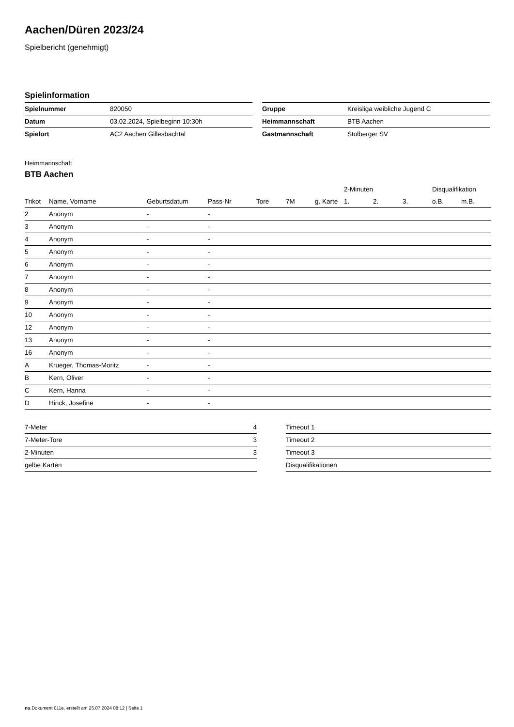Aachen/Düren 2023/24
Spielbericht (genehmigt)
Spielinformation
| Spielnummer | 820050 |
| Datum | 03.02.2024, Spielbeginn 10:30h |
| Spielort | AC2 Aachen Gillesbachtal |
| Gruppe | Kreisliga weibliche Jugend C |
| Heimmannschaft | BTB Aachen |
| Gastmannschaft | Stolberger SV |
Heimmannschaft
BTB Aachen
| | | | | | | | 2-Minuten | | | Disqualifikation | |
| --- | --- | --- | --- | --- | --- | --- | --- | --- | --- | --- | --- |
| Trikot | Name, Vorname | Geburtsdatum | Pass-Nr | Tore | 7M | g. Karte | 1. | 2. | 3. | o.B. | m.B. |
| 2 | Anonym | - | - | | | | | | | | |
| 3 | Anonym | - | - | | | | | | | | |
| 4 | Anonym | - | - | | | | | | | | |
| 5 | Anonym | - | - | | | | | | | | |
| 6 | Anonym | - | - | | | | | | | | |
| 7 | Anonym | - | - | | | | | | | | |
| 8 | Anonym | - | - | | | | | | | | |
| 9 | Anonym | - | - | | | | | | | | |
| 10 | Anonym | - | - | | | | | | | | |
| 12 | Anonym | - | - | | | | | | | | |
| 13 | Anonym | - | - | | | | | | | | |
| 16 | Anonym | - | - | | | | | | | | |
| A | Krueger, Thomas-Moritz | - | - | | | | | | | | |
| B | Kern, Oliver | - | - | | | | | | | | |
| C | Kern, Hanna | - | - | | | | | | | | |
| D | Hinck, Josefine | - | - | | | | | | | | |
| 7-Meter | 4 |
| 7-Meter-Tore | 3 |
| 2-Minuten | 3 |
| gelbe Karten | |
| Timeout 1 |
| Timeout 2 |
| Timeout 3 |
| Disqualifikationen |
nu.Dokument 011e, erstellt am 25.07.2024 08:12 | Seite 1